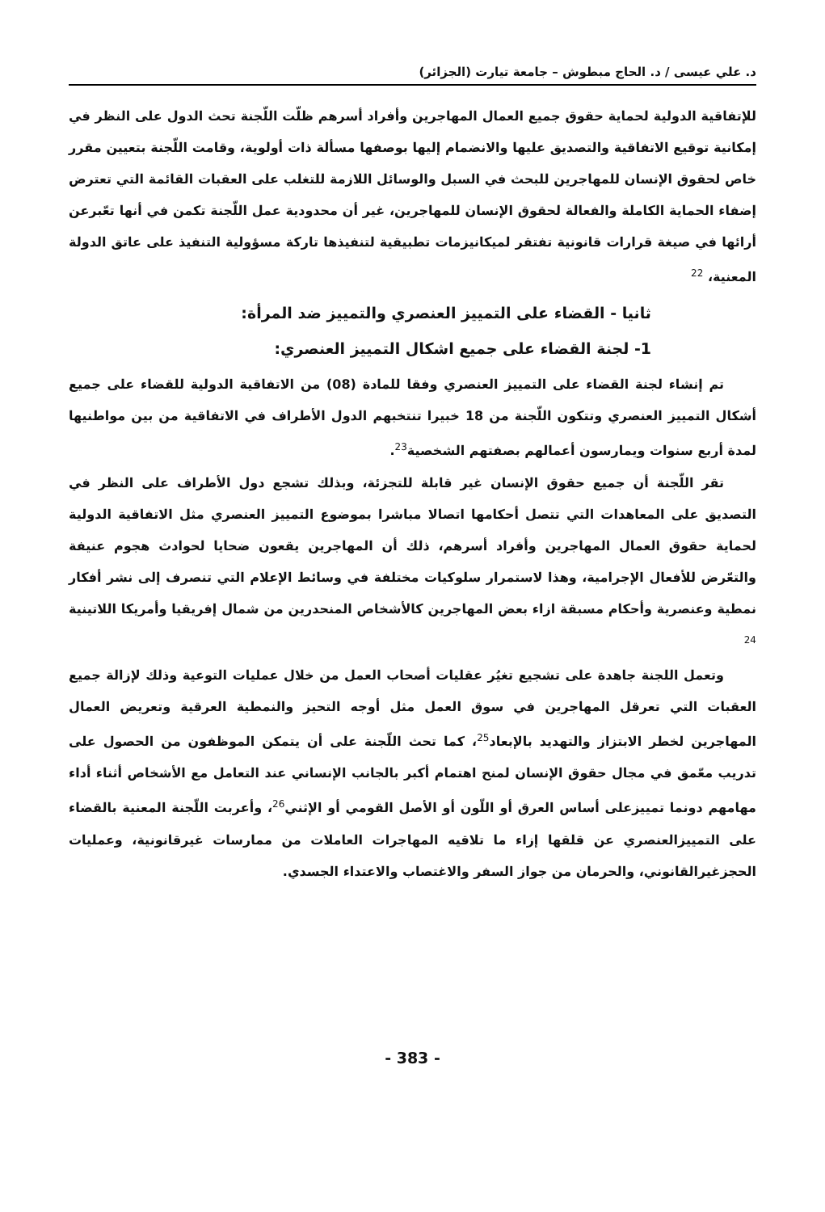د. علي عيسى / د. الحاج مبطوش – جامعة تيارت (الجزائر)
للإتفاقية الدولية لحماية حقوق جميع العمال المهاجرين وأفراد أسرهم ظلّت اللّجنة تحث الدول على النظر في إمكانية توقيع الاتفاقية والتصديق عليها والانضمام إليها بوصفها مسألة ذات أولوية، وقامت اللّجنة بتعيين مقرر خاص لحقوق الإنسان للمهاجرين للبحث في السبل والوسائل اللازمة للتغلب على العقبات القائمة التي تعترض إضفاء الحماية الكاملة والفعالة لحقوق الإنسان للمهاجرين، غير أن محدودية عمل اللّجنة تكمن في أنها تعّبرعن أرائها في صيغة قرارات قانونية تفتقر لميكانيزمات تطبيقية لتنفيذها تاركة مسؤولية التنفيذ على عاتق الدولة المعنية، <sup>22</sup>
ثانيا - القضاء على التمييز العنصري والتمييز ضد المرأة:
1- لجنة القضاء على جميع اشكال التمييز العنصري:
تم إنشاء لجنة القضاء على التمييز العنصري وفقا للمادة (08) من الاتفاقية الدولية للقضاء على جميع أشكال التمييز العنصري وتتكون اللّجنة من 18 خبيرا تنتخبهم الدول الأطراف في الاتفاقية من بين مواطنيها لمدة أربع سنوات ويمارسون أعمالهم بصفتهم الشخصية<sup>23</sup>.
تقر اللّجنة أن جميع حقوق الإنسان غير قابلة للتجزئة، وبذلك تشجع دول الأطراف على النظر في التصديق على المعاهدات التي تتصل أحكامها اتصالا مباشرا بموضوع التمييز العنصري مثل الاتفاقية الدولية لحماية حقوق العمال المهاجرين وأفراد أسرهم، ذلك أن المهاجرين يقعون ضحايا لحوادث هجوم عنيفة والتعّرض للأفعال الإجرامية، وهذا لاستمرار سلوكيات مختلفة في وسائط الإعلام التي تنصرف إلى نشر أفكار نمطية وعنصرية وأحكام مسبقة ازاء بعض المهاجرين كالأشخاص المنحدرين من شمال إفريقيا وأمريكا اللاتينية <sup>24</sup>
وتعمل اللجنة جاهدة على تشجيع تغيُر عقليات أصحاب العمل من خلال عمليات التوعية وذلك لإزالة جميع العقبات التي تعرقل المهاجرين في سوق العمل مثل أوجه التحيز والنمطية العرقية وتعريض العمال المهاجرين لخطر الابتزاز والتهديد بالإبعاد<sup>25</sup>، كما تحث اللّجنة على أن يتمكن الموظفون من الحصول على تدريب معّمق في مجال حقوق الإنسان لمنح اهتمام أكبر بالجانب الإنساني عند التعامل مع الأشخاص أثناء أداء مهامهم دونما تمييزعلى أساس العرق أو اللّون أو الأصل القومي أو الإثني<sup>26</sup>، وأعربت اللّجنة المعنية بالقضاء على التمييزالعنصري عن قلقها إزاء ما تلاقيه المهاجرات العاملات من ممارسات غيرقانونية، وعمليات الحجزغيرالقانوني، والحرمان من جواز السفر والاغتصاب والاعتداء الجسدي.
- 383 -